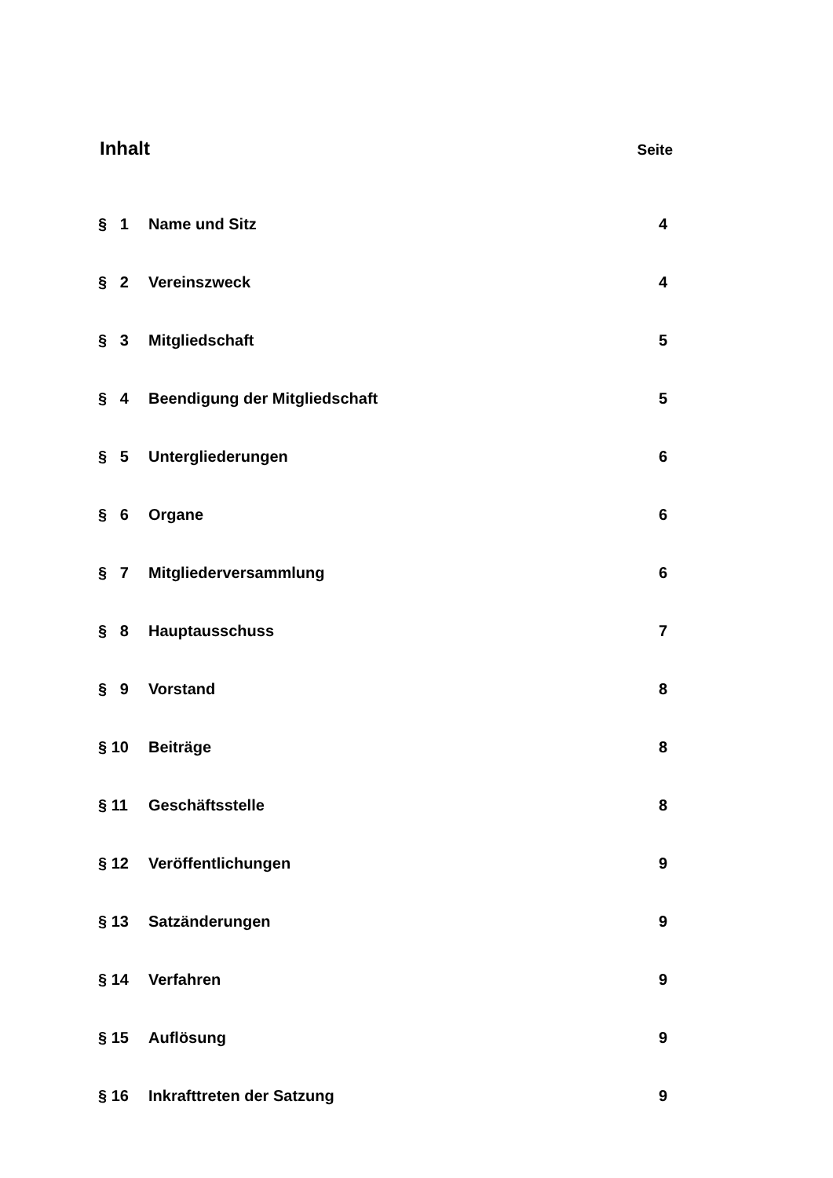Inhalt
Seite
| § 1 | Name und Sitz | 4 |
| § 2 | Vereinszweck | 4 |
| § 3 | Mitgliedschaft | 5 |
| § 4 | Beendigung der Mitgliedschaft | 5 |
| § 5 | Untergliederungen | 6 |
| § 6 | Organe | 6 |
| § 7 | Mitgliederversammlung | 6 |
| § 8 | Hauptausschuss | 7 |
| § 9 | Vorstand | 8 |
| § 10 | Beiträge | 8 |
| § 11 | Geschäftsstelle | 8 |
| § 12 | Veröffentlichungen | 9 |
| § 13 | Satzänderungen | 9 |
| § 14 | Verfahren | 9 |
| § 15 | Auflösung | 9 |
| § 16 | Inkrafttreten der Satzung | 9 |